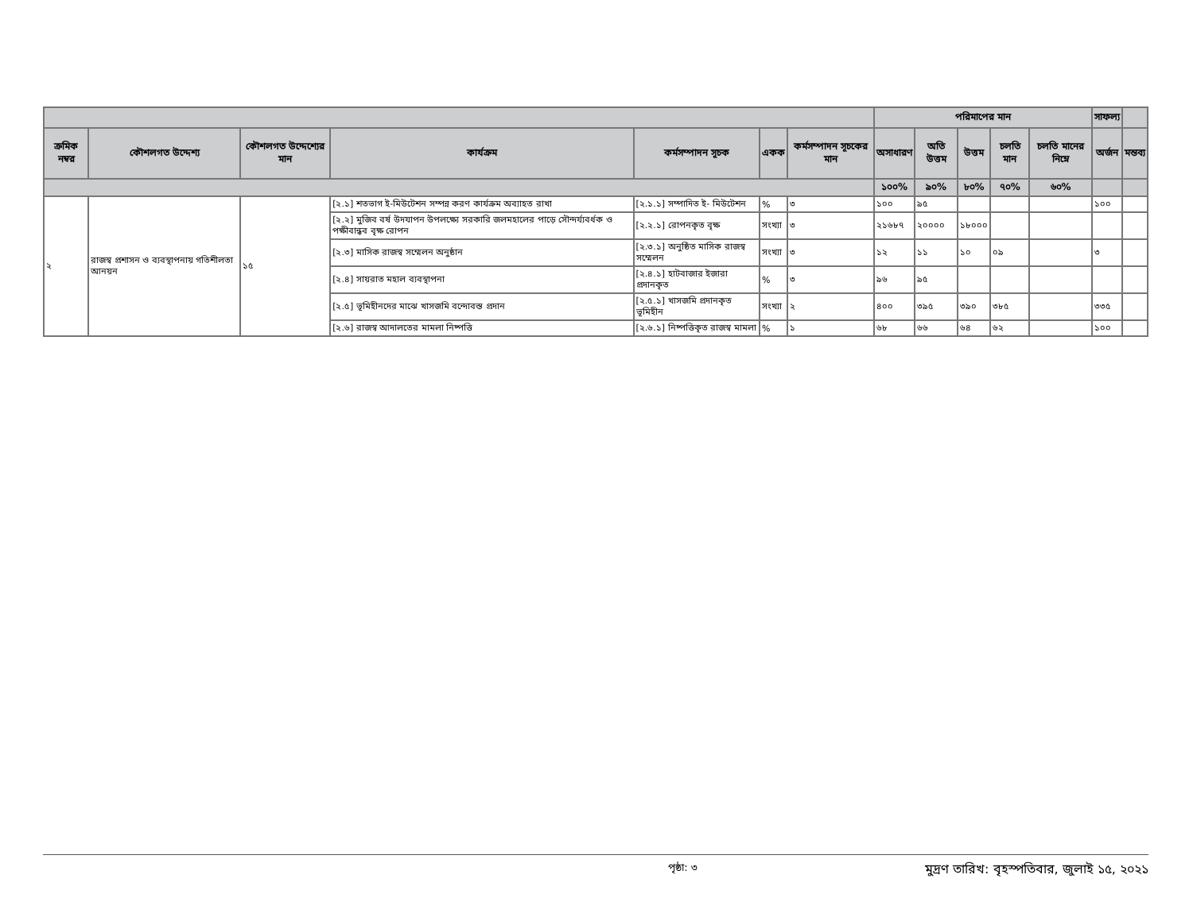| | | | | | | | পরিমাপের মান | | | | | সাফল্য | |
| --- | --- | --- | --- | --- | --- | --- | --- | --- | --- | --- | --- | --- | --- |
| ক্রমিক নম্বর | কৌশলগত উদ্দেশ্য | কৌশলগত উদ্দেশ্যের মান | কার্যক্রম | কর্মসম্পাদন সূচক | একক | কর্মসম্পাদন সূচকের মান | অসাধারণ | অতি উত্তম | উত্তম | চলতি মান | চলতি মানের নিম্নে | অর্জন | মন্তব্য |
| | | | | | | | ১০০% | ৯০% | ৮০% | ৭০% | ৬০% | | |
| ২ | রাজস্ব প্রশাসন ও ব্যবস্থাপনায় গতিশীলতা আনয়ন | ১৫ | [২.১] শতভাগ ই-মিউটেশন সম্পন্ন করণ কার্যক্রম অব্যাহত রাখা | [২.১.১] সম্পাদিত ই- মিউটেশন | % | ৩ | ১০০ | ৯৫ | | | | ১০০ | |
| | | | [২.২] মুজিব বর্ষ উদযাপন উপলক্ষ্যে সরকারি জলমহালের পাড়ে সৌন্দর্য্যবর্ধক ও পক্ষীবান্ধব বৃক্ষ রোপন | [২.২.১] রোপনকৃত বৃক্ষ | সংখ্যা | ৩ | ২১৬৮৭ | ২০০০০ | ১৮০০০ | | | | |
| | | | [২.৩] মাসিক রাজস্ব সম্মেলন অনুষ্ঠান | [২.৩.১] অনুষ্ঠিত মাসিক রাজস্ব সম্মেলন | সংখ্যা | ৩ | ১২ | ১১ | ১০ | ০৯ | | ৩ | |
| | | | [২.৪] সায়রাত মহাল ব্যবস্থাপনা | [২.৪.১] হাটবাজার ইজারা প্রদানকৃত | % | ৩ | ৯৬ | ৯৫ | | | | | |
| | | | [২.৫] ভূমিহীনদের মাঝে খাসজমি বন্দোবস্ত প্রদান | [২.৫.১] খাসজমি প্রদানকৃত ভূমিহীন | সংখ্যা | ২ | ৪০০ | ৩৯৫ | ৩৯০ | ৩৮৫ | | ৩৩৫ | |
| | | | [২.৬] রাজস্ব আদালতের মামলা নিষ্পত্তি | [২.৬.১] নিষ্পত্তিকৃত রাজস্ব মামলা | % | ১ | ৬৮ | ৬৬ | ৬৪ | ৬২ | | ১০০ | |
পৃষ্ঠা: ৩ মুদ্রণ তারিখ: বৃহস্পতিবার, জুলাই ১৫, ২০২১